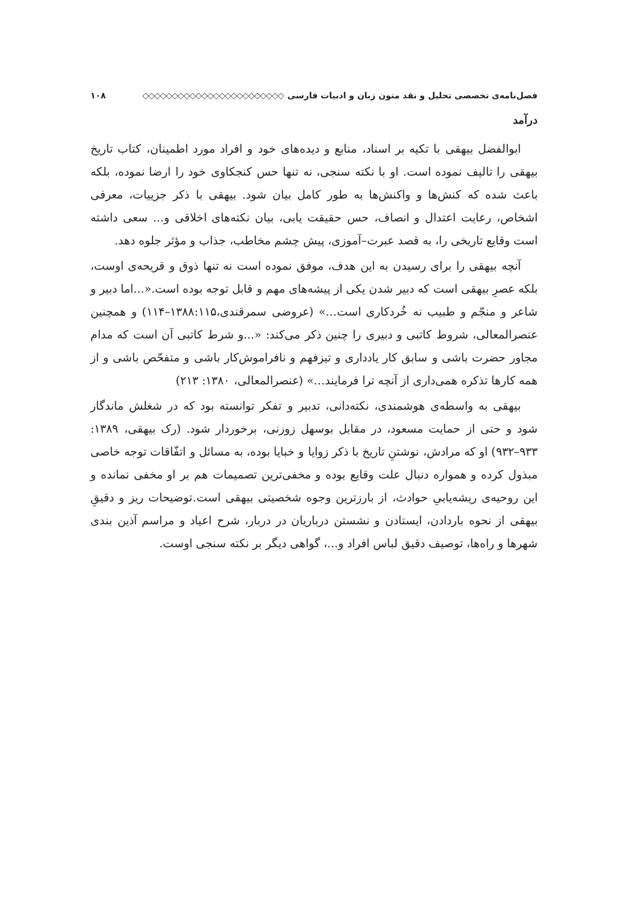فصل‌نامه‌ی تخصصی تحلیل و نقد متون زبان و ادبیات فارسی ◇◇◇◇◇◇◇◇◇◇◇◇◇◇◇◇◇◇◇◇◇◇◇◇ ۱۰۸
درآمد
ابوالفضل بیهقی با تکیه بر اسناد، منابع و دیده‌های خود و افراد مورد اطمینان، کتاب تاریخ بیهقی را تالیف نموده است. او با نکته سنجی، نه تنها حس کنجکاوی خود را ارضا نموده، بلکه باعث شده که کنش‌ها و واکنش‌ها به طور کامل بیان شود. بیهقی با ذکر جزییات، معرفی اشخاص، رعایت اعتدال و انصاف، حس حقیقت یابی، بیان نکته‌های اخلاقی و... سعی داشته است وقایع تاریخی را، به قصد عبرت–آموزی، پیش چشم مخاطب، جذاب و مؤثر جلوه دهد.
آنچه بیهقی را برای رسیدن به این هدف، موفق نموده است نه تنها ذوق و قریحه‌ی اوست، بلکه عصرِ بیهقی است که دبیر شدن یکی از پیشه‌های مهم و قابل توجه بوده است.«...اما دبیر و شاعر و منجّم و طبیب نه خُردکاری است...» (عروضی سمرقندی،۱۳۸۸:۱۱۵–۱۱۴) و همچنین عنصرالمعالی، شروط کاتبی و دبیری را چنین ذکر می‌کند: «...و شرط کاتبی آن است که مدام مجاور حضرت باشی و سابق کار یادداری و تیزفهم و نافراموش‌کار باشی و متفحّص باشی و از همه کارها تذکره همی‌داری از آنچه ترا فرمایند...» (عنصرالمعالی، ۱۳۸۰: ۲۱۳)
بیهقی به واسطه‌ی هوشمندی، نکته‌دانی، تدبیر و تفکر توانسته بود که در شغلش ماندگار شود و حتی از حمایت مسعود، در مقابل بوسهل زوزنی، برخوردار شود. (رک بیهقی، ۱۳۸۹: ۹۳۳–۹۳۲) او که مرادش، نوشتنِ تاریخ با ذکر زوایا و خبایا بوده، به مسائل و اتفّاقات توجه خاصی مبذول کرده و همواره دنبال علت وقایع بوده و مخفی‌ترین تصمیمات هم بر او مخفی نمانده و این روحیه‌ی ریشه‌یابیِ حوادث، از بارزترین وجوه شخصیتی بیهقی است.توضیحات ریز و دقیقِ بیهقی از نحوه باردادن، ایستادن و نشستن درباریان در دربار، شرح اعیاد و مراسم آذین بندی شهرها و راه‌ها، توصیف دقیق لباس افراد و...، گواهی دیگر بر نکته سنجی اوست.